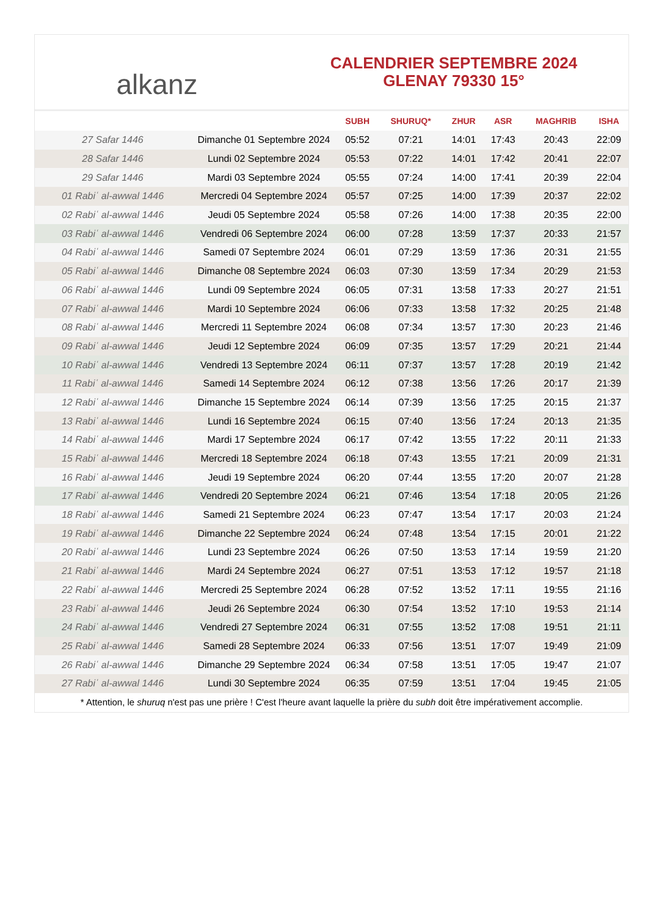alkanz
CALENDRIER SEPTEMBRE 2024
GLENAY 79330 15°
| | | SUBH | SHURUQ* | ZHUR | ASR | MAGHRIB | ISHA |
| --- | --- | --- | --- | --- | --- | --- | --- |
| 27 Safar 1446 | Dimanche 01 Septembre 2024 | 05:52 | 07:21 | 14:01 | 17:43 | 20:43 | 22:09 |
| 28 Safar 1446 | Lundi 02 Septembre 2024 | 05:53 | 07:22 | 14:01 | 17:42 | 20:41 | 22:07 |
| 29 Safar 1446 | Mardi 03 Septembre 2024 | 05:55 | 07:24 | 14:00 | 17:41 | 20:39 | 22:04 |
| 01 Rabiʿ al-awwal 1446 | Mercredi 04 Septembre 2024 | 05:57 | 07:25 | 14:00 | 17:39 | 20:37 | 22:02 |
| 02 Rabiʿ al-awwal 1446 | Jeudi 05 Septembre 2024 | 05:58 | 07:26 | 14:00 | 17:38 | 20:35 | 22:00 |
| 03 Rabiʿ al-awwal 1446 | Vendredi 06 Septembre 2024 | 06:00 | 07:28 | 13:59 | 17:37 | 20:33 | 21:57 |
| 04 Rabiʿ al-awwal 1446 | Samedi 07 Septembre 2024 | 06:01 | 07:29 | 13:59 | 17:36 | 20:31 | 21:55 |
| 05 Rabiʿ al-awwal 1446 | Dimanche 08 Septembre 2024 | 06:03 | 07:30 | 13:59 | 17:34 | 20:29 | 21:53 |
| 06 Rabiʿ al-awwal 1446 | Lundi 09 Septembre 2024 | 06:05 | 07:31 | 13:58 | 17:33 | 20:27 | 21:51 |
| 07 Rabiʿ al-awwal 1446 | Mardi 10 Septembre 2024 | 06:06 | 07:33 | 13:58 | 17:32 | 20:25 | 21:48 |
| 08 Rabiʿ al-awwal 1446 | Mercredi 11 Septembre 2024 | 06:08 | 07:34 | 13:57 | 17:30 | 20:23 | 21:46 |
| 09 Rabiʿ al-awwal 1446 | Jeudi 12 Septembre 2024 | 06:09 | 07:35 | 13:57 | 17:29 | 20:21 | 21:44 |
| 10 Rabiʿ al-awwal 1446 | Vendredi 13 Septembre 2024 | 06:11 | 07:37 | 13:57 | 17:28 | 20:19 | 21:42 |
| 11 Rabiʿ al-awwal 1446 | Samedi 14 Septembre 2024 | 06:12 | 07:38 | 13:56 | 17:26 | 20:17 | 21:39 |
| 12 Rabiʿ al-awwal 1446 | Dimanche 15 Septembre 2024 | 06:14 | 07:39 | 13:56 | 17:25 | 20:15 | 21:37 |
| 13 Rabiʿ al-awwal 1446 | Lundi 16 Septembre 2024 | 06:15 | 07:40 | 13:56 | 17:24 | 20:13 | 21:35 |
| 14 Rabiʿ al-awwal 1446 | Mardi 17 Septembre 2024 | 06:17 | 07:42 | 13:55 | 17:22 | 20:11 | 21:33 |
| 15 Rabiʿ al-awwal 1446 | Mercredi 18 Septembre 2024 | 06:18 | 07:43 | 13:55 | 17:21 | 20:09 | 21:31 |
| 16 Rabiʿ al-awwal 1446 | Jeudi 19 Septembre 2024 | 06:20 | 07:44 | 13:55 | 17:20 | 20:07 | 21:28 |
| 17 Rabiʿ al-awwal 1446 | Vendredi 20 Septembre 2024 | 06:21 | 07:46 | 13:54 | 17:18 | 20:05 | 21:26 |
| 18 Rabiʿ al-awwal 1446 | Samedi 21 Septembre 2024 | 06:23 | 07:47 | 13:54 | 17:17 | 20:03 | 21:24 |
| 19 Rabiʿ al-awwal 1446 | Dimanche 22 Septembre 2024 | 06:24 | 07:48 | 13:54 | 17:15 | 20:01 | 21:22 |
| 20 Rabiʿ al-awwal 1446 | Lundi 23 Septembre 2024 | 06:26 | 07:50 | 13:53 | 17:14 | 19:59 | 21:20 |
| 21 Rabiʿ al-awwal 1446 | Mardi 24 Septembre 2024 | 06:27 | 07:51 | 13:53 | 17:12 | 19:57 | 21:18 |
| 22 Rabiʿ al-awwal 1446 | Mercredi 25 Septembre 2024 | 06:28 | 07:52 | 13:52 | 17:11 | 19:55 | 21:16 |
| 23 Rabiʿ al-awwal 1446 | Jeudi 26 Septembre 2024 | 06:30 | 07:54 | 13:52 | 17:10 | 19:53 | 21:14 |
| 24 Rabiʿ al-awwal 1446 | Vendredi 27 Septembre 2024 | 06:31 | 07:55 | 13:52 | 17:08 | 19:51 | 21:11 |
| 25 Rabiʿ al-awwal 1446 | Samedi 28 Septembre 2024 | 06:33 | 07:56 | 13:51 | 17:07 | 19:49 | 21:09 |
| 26 Rabiʿ al-awwal 1446 | Dimanche 29 Septembre 2024 | 06:34 | 07:58 | 13:51 | 17:05 | 19:47 | 21:07 |
| 27 Rabiʿ al-awwal 1446 | Lundi 30 Septembre 2024 | 06:35 | 07:59 | 13:51 | 17:04 | 19:45 | 21:05 |
* Attention, le shuruq n'est pas une prière ! C'est l'heure avant laquelle la prière du subh doit être impérativement accomplie.